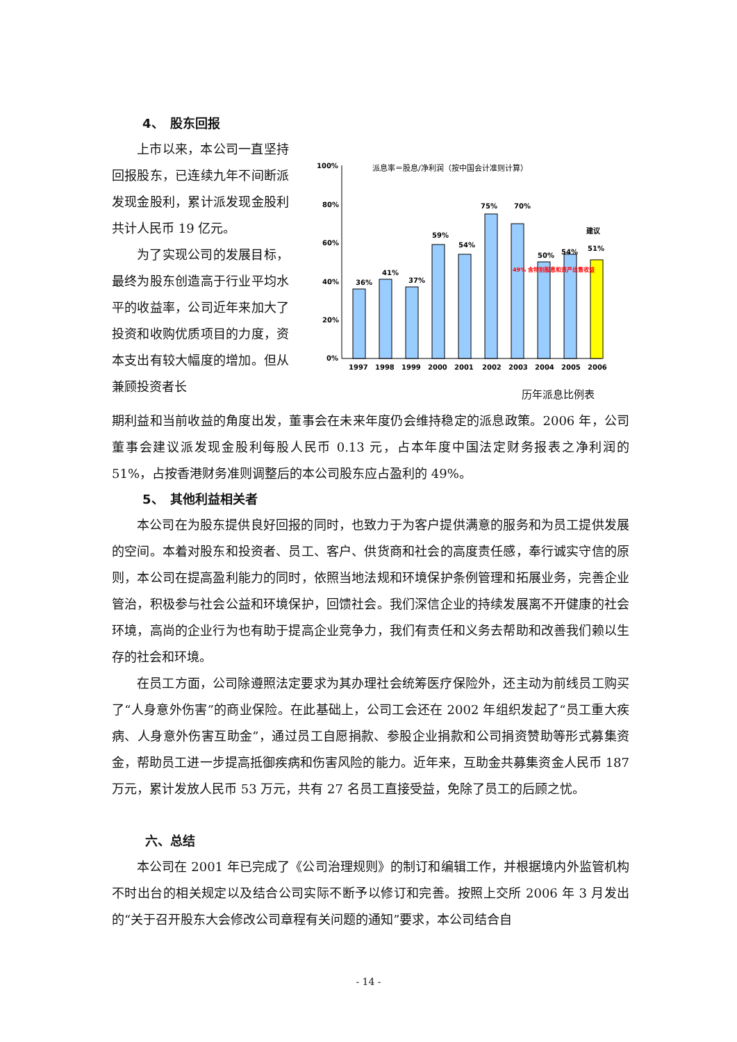4、　股东回报
上市以来，本公司一直坚持回报股东，已连续九年不间断派发现金股利，累计派发现金股利共计人民币 19 亿元。
为了实现公司的发展目标，最终为股东创造高于行业平均水平的收益率，公司近年来加大了投资和收购优质项目的力度，资本支出有较大幅度的增加。但从兼顾投资者长
派息率＝股息/净利润（按中国会计准则计算）
100%
80%
60%
40%
20%
0%
36%
41%
37%
59%
54%
75%
70%
50%
54%
建议
51%
49% 含特别股息和资产出售收益
1997
1998
1999
2000
2001
2002
2003
2004
2005
2006
历年派息比例表
期利益和当前收益的角度出发，董事会在未来年度仍会维持稳定的派息政策。2006 年，公司董事会建议派发现金股利每股人民币 0.13 元，占本年度中国法定财务报表之净利润的 51%，占按香港财务准则调整后的本公司股东应占盈利的 49%。
5、　其他利益相关者
本公司在为股东提供良好回报的同时，也致力于为客户提供满意的服务和为员工提供发展的空间。本着对股东和投资者、员工、客户、供货商和社会的高度责任感，奉行诚实守信的原则，本公司在提高盈利能力的同时，依照当地法规和环境保护条例管理和拓展业务，完善企业管治，积极参与社会公益和环境保护，回馈社会。我们深信企业的持续发展离不开健康的社会环境，高尚的企业行为也有助于提高企业竞争力，我们有责任和义务去帮助和改善我们赖以生存的社会和环境。
在员工方面，公司除遵照法定要求为其办理社会统筹医疗保险外，还主动为前线员工购买了“人身意外伤害”的商业保险。在此基础上，公司工会还在 2002 年组织发起了“员工重大疾病、人身意外伤害互助金”，通过员工自愿捐款、参股企业捐款和公司捐资赞助等形式募集资金，帮助员工进一步提高抵御疾病和伤害风险的能力。近年来，互助金共募集资金人民币 187 万元，累计发放人民币 53 万元，共有 27 名员工直接受益，免除了员工的后顾之忧。
六、总结
本公司在 2001 年已完成了《公司治理规则》的制订和编辑工作，并根据境内外监管机构不时出台的相关规定以及结合公司实际不断予以修订和完善。按照上交所 2006 年 3 月发出的“关于召开股东大会修改公司章程有关问题的通知”要求，本公司结合自
- 14 -